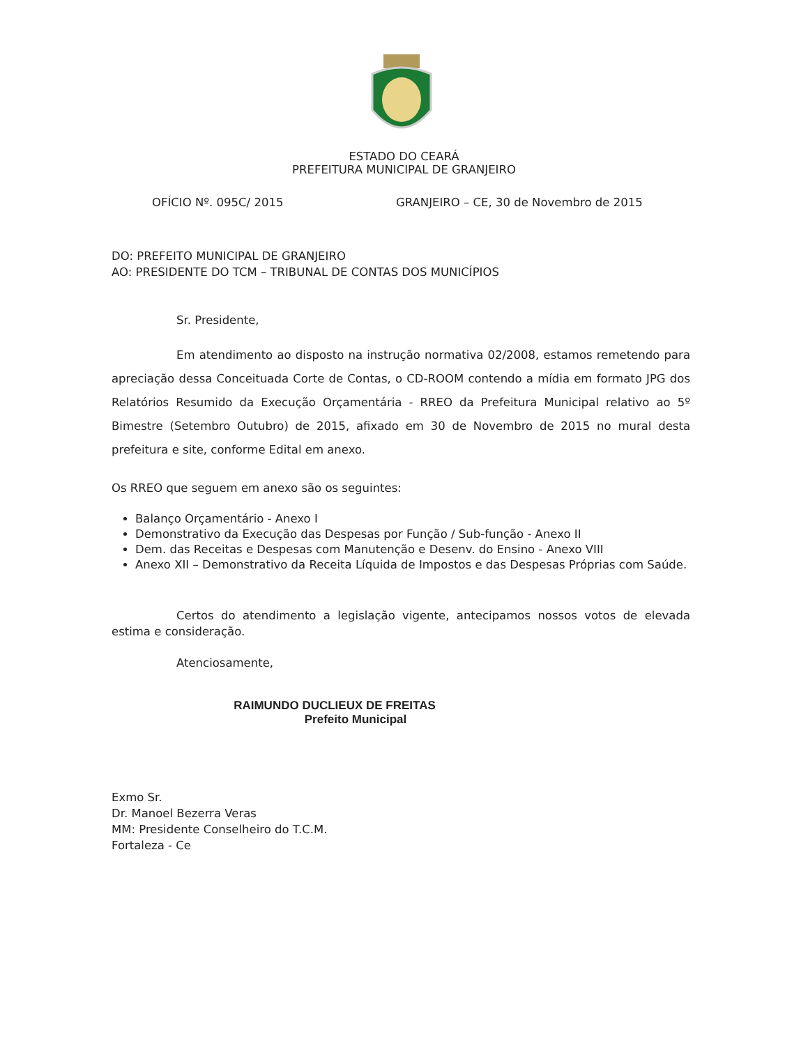ESTADO DO CEARÁ
PREFEITURA MUNICIPAL DE GRANJEIRO
OFÍCIO Nº. 095C/ 2015 GRANJEIRO – CE, 30 de Novembro de 2015
DO: PREFEITO MUNICIPAL DE GRANJEIRO
AO: PRESIDENTE DO TCM – TRIBUNAL DE CONTAS DOS MUNICÍPIOS
Sr. Presidente,
Em atendimento ao disposto na instrução normativa 02/2008, estamos remetendo para apreciação dessa Conceituada Corte de Contas, o CD-ROOM contendo a mídia em formato JPG dos Relatórios Resumido da Execução Orçamentária - RREO da Prefeitura Municipal relativo ao 5º Bimestre (Setembro Outubro) de 2015, afixado em 30 de Novembro de 2015 no mural desta prefeitura e site, conforme Edital em anexo.
Os RREO que seguem em anexo são os seguintes:
Balanço Orçamentário - Anexo I
Demonstrativo da Execução das Despesas por Função / Sub-função - Anexo II
Dem. das Receitas e Despesas com Manutenção e Desenv. do Ensino - Anexo VIII
Anexo XII – Demonstrativo da Receita Líquida de Impostos e das Despesas Próprias com Saúde.
Certos do atendimento a legislação vigente, antecipamos nossos votos de elevada estima e consideração.
Atenciosamente,
RAIMUNDO DUCLIEUX DE FREITAS
Prefeito Municipal
Exmo Sr.
Dr. Manoel Bezerra Veras
MM: Presidente Conselheiro do T.C.M.
Fortaleza - Ce